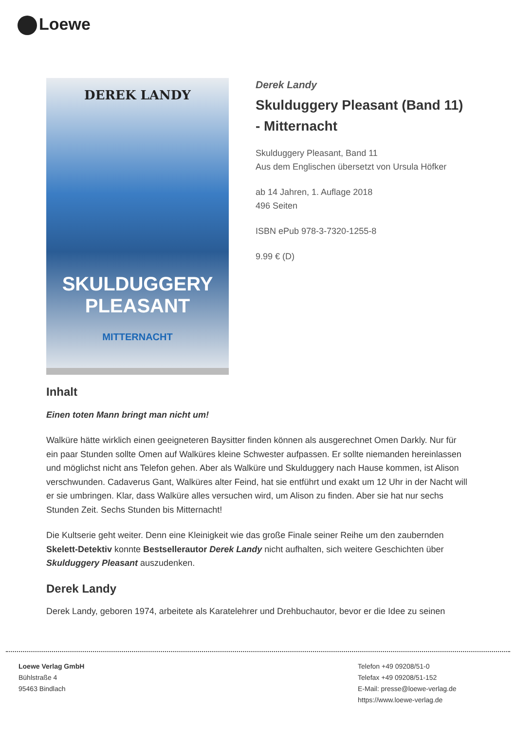Loewe
DEREK LANDY
SKULDUGGERY PLEASANT
MITTERNACHT
Derek Landy
Skulduggery Pleasant (Band 11) - Mitternacht
Skulduggery Pleasant, Band 11
Aus dem Englischen übersetzt von Ursula Höfker
ab 14 Jahren, 1. Auflage 2018
496 Seiten
ISBN ePub 978-3-7320-1255-8
9.99 € (D)
Inhalt
Einen toten Mann bringt man nicht um!
Walküre hätte wirklich einen geeigneteren Baysitter finden können als ausgerechnet Omen Darkly. Nur für ein paar Stunden sollte Omen auf Walküres kleine Schwester aufpassen. Er sollte niemanden hereinlassen und möglichst nicht ans Telefon gehen. Aber als Walküre und Skulduggery nach Hause kommen, ist Alison verschwunden. Cadaverus Gant, Walküres alter Feind, hat sie entführt und exakt um 12 Uhr in der Nacht will er sie umbringen. Klar, dass Walküre alles versuchen wird, um Alison zu finden. Aber sie hat nur sechs Stunden Zeit. Sechs Stunden bis Mitternacht!
Die Kultserie geht weiter. Denn eine Kleinigkeit wie das große Finale seiner Reihe um den zaubernden Skelett-Detektiv konnte Bestsellerautor Derek Landy nicht aufhalten, sich weitere Geschichten über Skulduggery Pleasant auszudenken.
Derek Landy
Derek Landy, geboren 1974, arbeitete als Karatelehrer und Drehbuchautor, bevor er die Idee zu seinen
Loewe Verlag GmbH
Bühlstraße 4
95463 Bindlach
Telefon +49 09208/51-0
Telefax +49 09208/51-152
E-Mail: presse@loewe-verlag.de
https://www.loewe-verlag.de